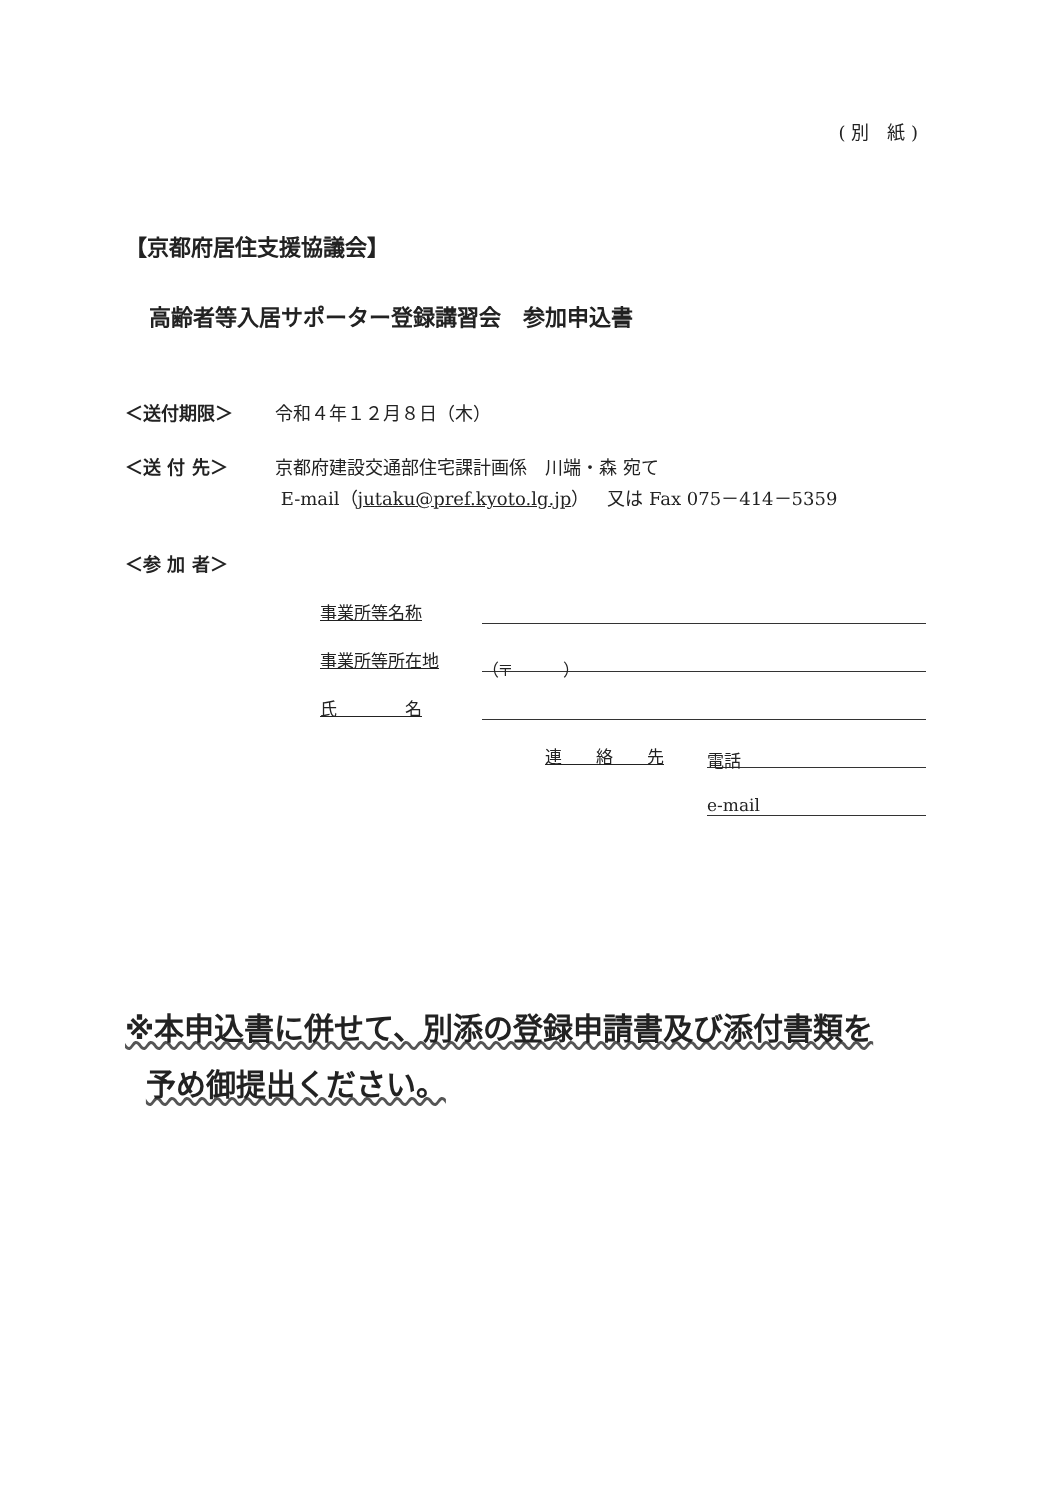( 別　紙 )
【京都府居住支援協議会】
高齢者等入居サポーター登録講習会　参加申込書
＜送付期限＞ 令和４年１２月８日（木）
＜送 付 先＞ 京都府建設交通部住宅課計画係　川端・森 宛て
E-mail（jutaku@pref.kyoto.lg.jp）　又は Fax 075－414－5359
＜参 加 者＞
事業所等名称
事業所等所在地
（〒　　　）
氏　　　　名
連　　絡　　先
電話
e-mail
※本申込書に併せて、別添の登録申請書及び添付書類を
予め御提出ください。